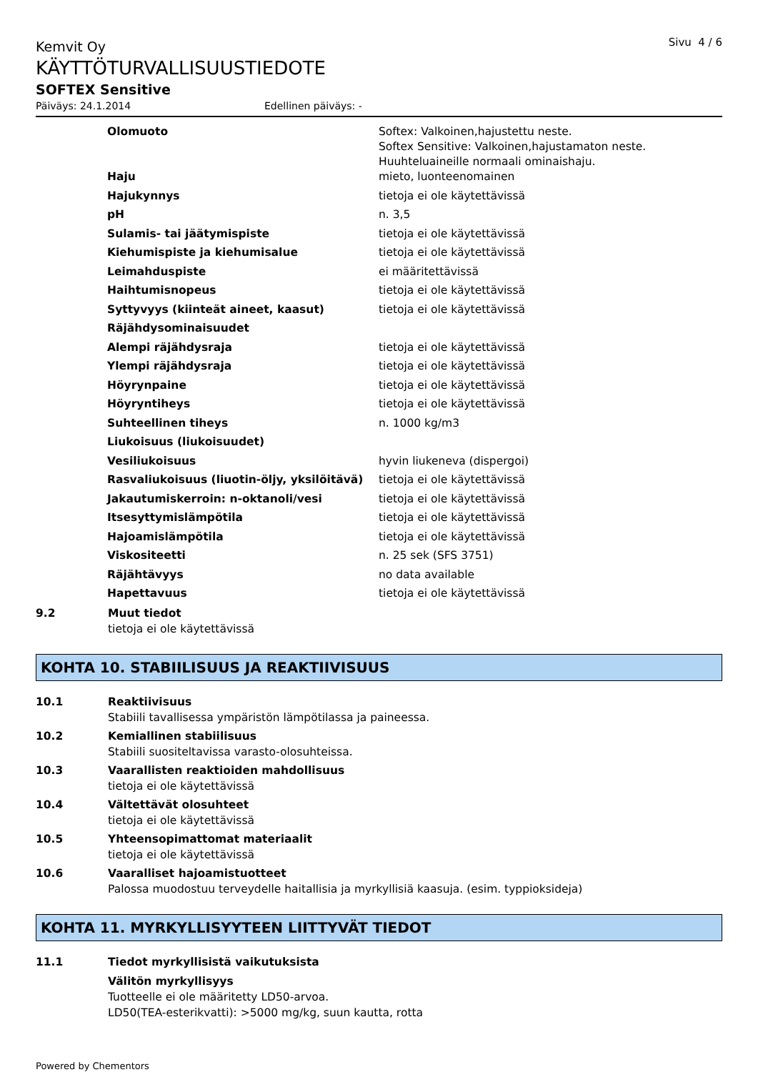Kemvit Oy
Sivu 4 / 6
KÄYTTÖTURVALLISUUSTIEDOTE
SOFTEX Sensitive
Päiväys: 24.1.2014 Edellinen päiväys: -
| Olomuoto | Softex: Valkoinen,hajustettu neste. Softex Sensitive: Valkoinen,hajustamaton neste. Huuhteluaineille normaali ominaishaju. |
| Haju | mieto, luonteenomainen |
| Hajukynnys | tietoja ei ole käytettävissä |
| pH | n. 3,5 |
| Sulamis- tai jäätymispiste | tietoja ei ole käytettävissä |
| Kiehumispiste ja kiehumisalue | tietoja ei ole käytettävissä |
| Leimahduspiste | ei määritettävissä |
| Haihtumisnopeus | tietoja ei ole käytettävissä |
| Syttyvyys (kiinteät aineet, kaasut) | tietoja ei ole käytettävissä |
| Räjähdysominaisuudet | |
| Alempi räjähdysraja | tietoja ei ole käytettävissä |
| Ylempi räjähdysraja | tietoja ei ole käytettävissä |
| Höyrynpaine | tietoja ei ole käytettävissä |
| Höyryntiheys | tietoja ei ole käytettävissä |
| Suhteellinen tiheys | n. 1000 kg/m3 |
| Liukoisuus (liukoisuudet) | |
| Vesiliukoisuus | hyvin liukeneva (dispergoi) |
| Rasvaliukoisuus (liuotin-öljy, yksilöitävä) | tietoja ei ole käytettävissä |
| Jakautumiskerroin: n-oktanoli/vesi | tietoja ei ole käytettävissä |
| Itsesyttymislämpötila | tietoja ei ole käytettävissä |
| Hajoamislämpötila | tietoja ei ole käytettävissä |
| Viskositeetti | n. 25 sek (SFS 3751) |
| Räjähtävyys | no data available |
| Hapettavuus | tietoja ei ole käytettävissä |
9.2 Muut tiedot
tietoja ei ole käytettävissä
KOHTA 10. STABIILISUUS JA REAKTIIVISUUS
10.1 Reaktiivisuus
Stabiili tavallisessa ympäristön lämpötilassa ja paineessa.
10.2 Kemiallinen stabiilisuus
Stabiili suositeltavissa varasto-olosuhteissa.
10.3 Vaarallisten reaktioiden mahdollisuus
tietoja ei ole käytettävissä
10.4 Vältettävät olosuhteet
tietoja ei ole käytettävissä
10.5 Yhteensopimattomat materiaalit
tietoja ei ole käytettävissä
10.6 Vaaralliset hajoamistuotteet
Palossa muodostuu terveydelle haitallisia ja myrkyllisiä kaasuja. (esim. typpioksideja)
KOHTA 11. MYRKYLLISYYTEEN LIITTYVÄT TIEDOT
11.1 Tiedot myrkyllisistä vaikutuksista
Välitön myrkyllisyys
Tuotteelle ei ole määritetty LD50-arvoa.
LD50(TEA-esterikvatti): >5000 mg/kg, suun kautta, rotta
Powered by Chementors